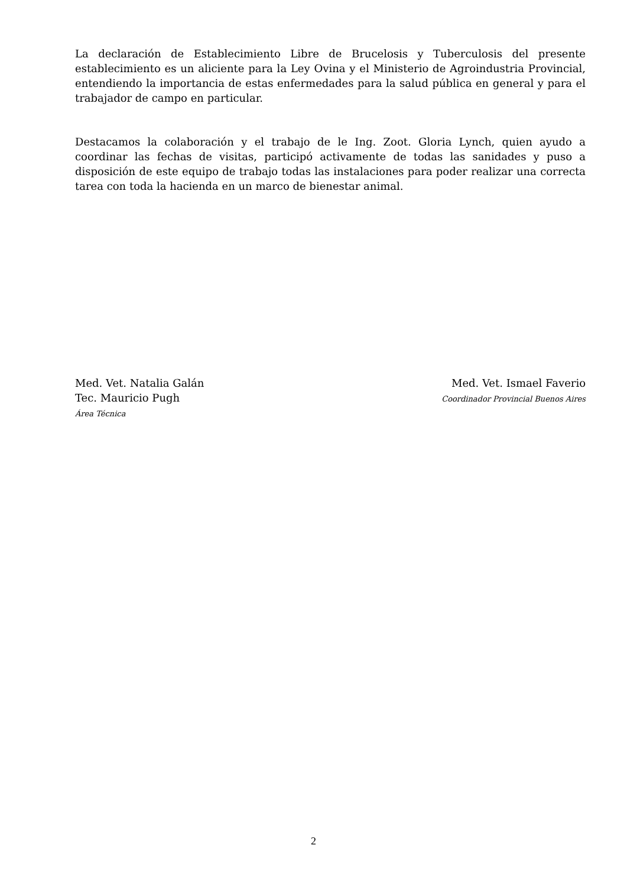La declaración de Establecimiento Libre de Brucelosis y Tuberculosis del presente establecimiento es un aliciente para la Ley Ovina y el Ministerio de Agroindustria Provincial, entendiendo la importancia de estas enfermedades para la salud pública en general y para el trabajador de campo en particular.
Destacamos la colaboración y el trabajo de le Ing. Zoot. Gloria Lynch, quien ayudo a coordinar las fechas de visitas, participó activamente de todas las sanidades y puso a disposición de este equipo de trabajo todas las instalaciones para poder realizar una correcta tarea con toda la hacienda en un marco de bienestar animal.
Med. Vet. Natalia Galán
Tec. Mauricio Pugh
Área Técnica
Med. Vet. Ismael Faverio
Coordinador Provincial Buenos Aires
2